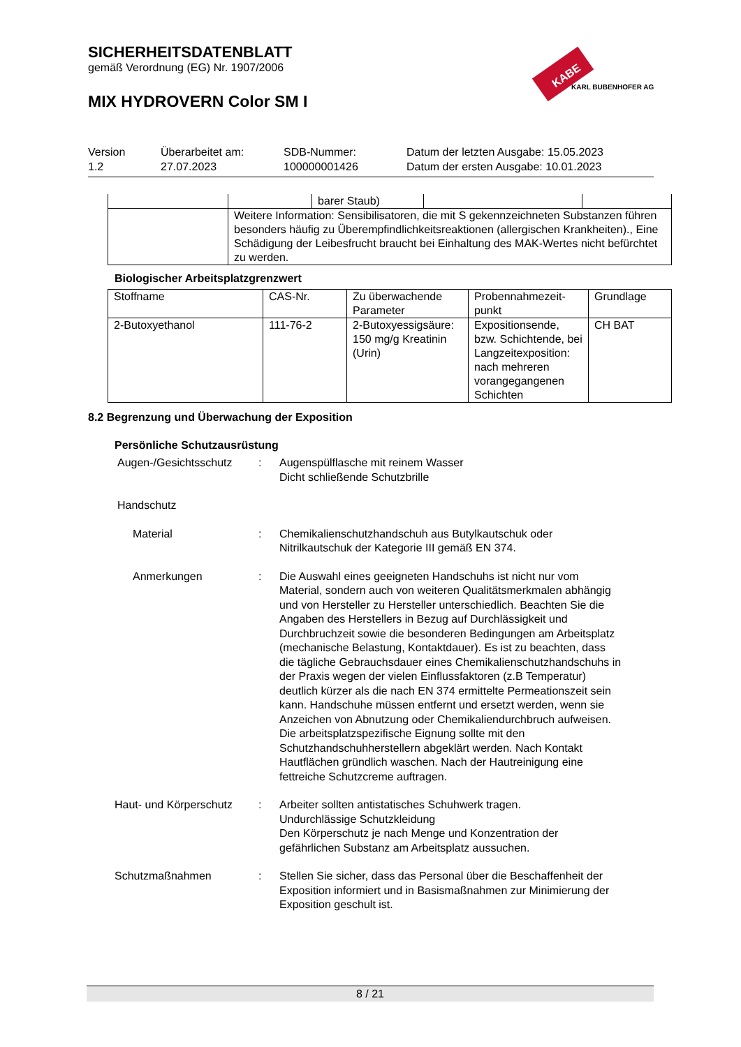SICHERHEITSDATENBLATT
gemäß Verordnung (EG) Nr. 1907/2006
MIX HYDROVERN Color SM I
KABE
KARL BUBENHOFER AG
Version
1.2
Überarbeitet am:
27.07.2023
SDB-Nummer:
100000001426
Datum der letzten Ausgabe: 15.05.2023
Datum der ersten Ausgabe: 10.01.2023
| | | barer Staub) | | |
| | Weitere Information: Sensibilisatoren, die mit S gekennzeichneten Substanzen führen besonders häufig zu Überempfindlichkeitsreaktionen (allergischen Krankheiten)., Eine Schädigung der Leibesfrucht braucht bei Einhaltung des MAK-Wertes nicht befürchtet zu werden. | | | |
Biologischer Arbeitsplatzgrenzwert
| Stoffname | CAS-Nr. | Zu überwachende Parameter | Probennahmezeit-punkt | Grundlage |
| --- | --- | --- | --- | --- |
| 2-Butoxyethanol | 111-76-2 | 2-Butoxyessigsäure: 150 mg/g Kreatinin (Urin) | Expositionsende, bzw. Schichtende, bei Langzeitexposition: nach mehreren vorangegangenen Schichten | CH BAT |
8.2 Begrenzung und Überwachung der Exposition
Persönliche Schutzausrüstung
Augen-/Gesichtsschutz : Augenspülflasche mit reinem Wasser
Dicht schließende Schutzbrille
Handschutz
Material : Chemikalienschutzhandschuh aus Butylkautschuk oder Nitrilkautschuk der Kategorie III gemäß EN 374.
Anmerkungen : Die Auswahl eines geeigneten Handschuhs ist nicht nur vom Material, sondern auch von weiteren Qualitätsmerkmalen abhängig und von Hersteller zu Hersteller unterschiedlich. Beachten Sie die Angaben des Herstellers in Bezug auf Durchlässigkeit und Durchbruchzeit sowie die besonderen Bedingungen am Arbeitsplatz (mechanische Belastung, Kontaktdauer). Es ist zu beachten, dass die tägliche Gebrauchsdauer eines Chemikalienschutzhandschuhs in der Praxis wegen der vielen Einflussfaktoren (z.B Temperatur) deutlich kürzer als die nach EN 374 ermittelte Permeationszeit sein kann. Handschuhe müssen entfernt und ersetzt werden, wenn sie Anzeichen von Abnutzung oder Chemikaliendurchbruch aufweisen. Die arbeitsplatzspezifische Eignung sollte mit den Schutzhandschuhherstellern abgeklärt werden. Nach Kontakt Hautflächen gründlich waschen. Nach der Hautreinigung eine fettreiche Schutzcreme auftragen.
Haut- und Körperschutz
: Arbeiter sollten antistatisches Schuhwerk tragen.
Undurchlässige Schutzkleidung
Den Körperschutz je nach Menge und Konzentration der gefährlichen Substanz am Arbeitsplatz aussuchen.
Schutzmaßnahmen : Stellen Sie sicher, dass das Personal über die Beschaffenheit der Exposition informiert und in Basismaßnahmen zur Minimierung der Exposition geschult ist.
8 / 21